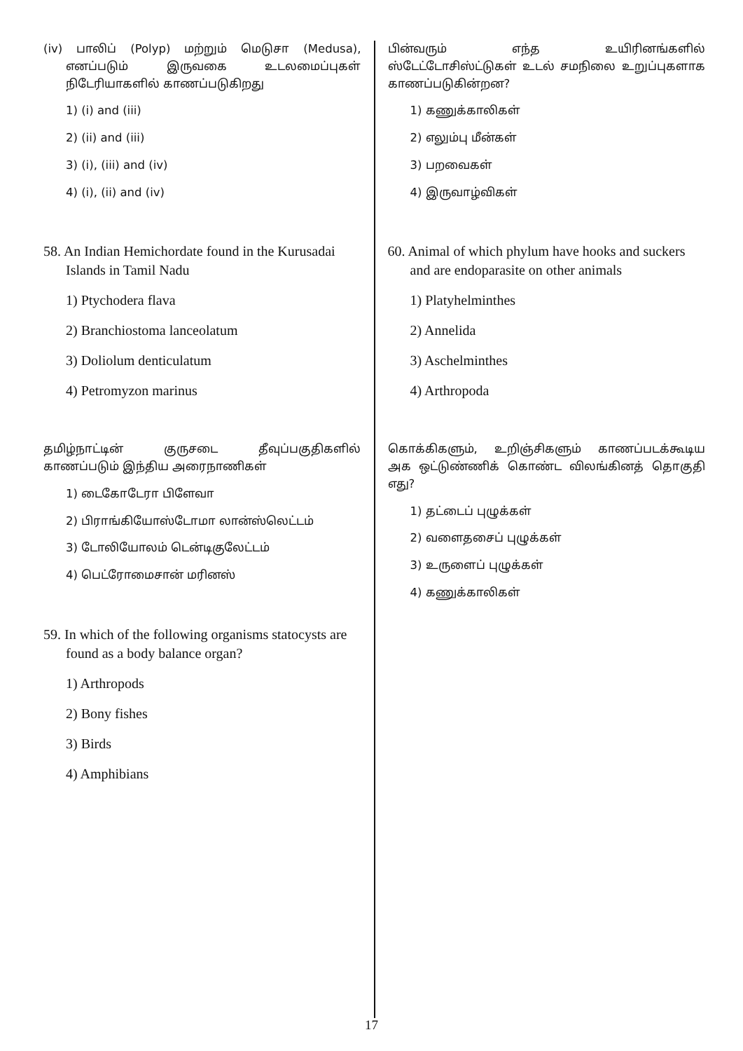(iv) பாலிப் (Polyp) மற்றும் மெடுசா (Medusa), எனப்படும் இருவகை உடலமைப்புகள் நிடேரியாகளில் காணப்படுகிறது
1) (i) and (iii)
2) (ii) and (iii)
3) (i), (iii) and (iv)
4) (i), (ii) and (iv)
58. An Indian Hemichordate found in the Kurusadai Islands in Tamil Nadu
1) Ptychodera flava
2) Branchiostoma lanceolatum
3) Doliolum denticulatum
4) Petromyzon marinus
தமிழ்நாட்டின் குருசடை தீவுப்பகுதிகளில் காணப்படும் இந்திய அரைநாணிகள்
1) டைகோடேரா பிளேவா
2) பிராங்கியோஸ்டோமா லான்ஸ்லெட்டம்
3) டோலியோலம் டென்டிகுலேட்டம்
4) பெட்ரோமைசான் மரினஸ்
59. In which of the following organisms statocysts are found as a body balance organ?
1) Arthropods
2) Bony fishes
3) Birds
4) Amphibians
பின்வரும் எந்த உயிரினங்களில் ஸ்டேட்டோசிஸ்ட்டுகள் உடல் சமநிலை உறுப்புகளாக காணப்படுகின்றன?
1) கணுக்காலிகள்
2) எலும்பு மீன்கள்
3) பறவைகள்
4) இருவாழ்விகள்
60. Animal of which phylum have hooks and suckers and are endoparasite on other animals
1) Platyhelminthes
2) Annelida
3) Aschelminthes
4) Arthropoda
கொக்கிகளும், உறிஞ்சிகளும் காணப்படக்கூடிய அக ஒட்டுண்ணிக் கொண்ட விலங்கினத் தொகுதி எது?
1) தட்டைப் புழுக்கள்
2) வளைதசைப் புழுக்கள்
3) உருளைப் புழுக்கள்
4) கணுக்காலிகள்
17